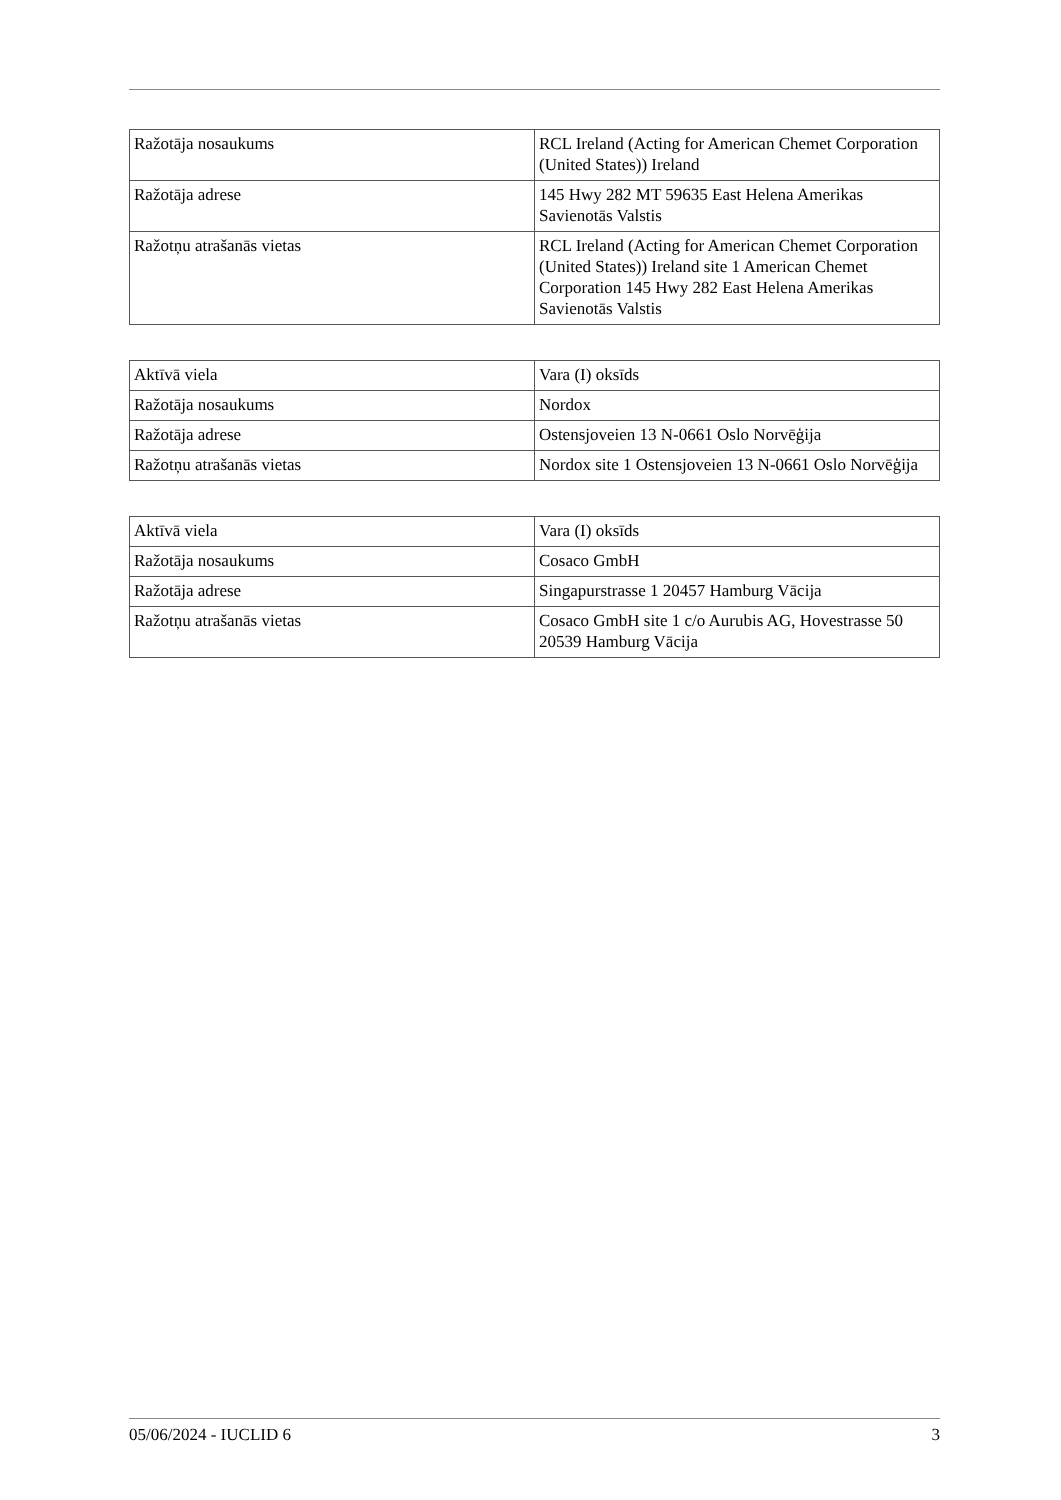| Ražotāja nosaukums | RCL Ireland (Acting for American Chemet Corporation (United States)) Ireland |
| Ražotāja adrese | 145 Hwy 282 MT 59635 East Helena Amerikas Savienotās Valstis |
| Ražotņu atrašanās vietas | RCL Ireland (Acting for American Chemet Corporation (United States)) Ireland site 1 American Chemet Corporation 145 Hwy 282 East Helena Amerikas Savienotās Valstis |
| Aktīvā viela | Vara (I) oksīds |
| Ražotāja nosaukums | Nordox |
| Ražotāja adrese | Ostensjoveien 13 N-0661 Oslo Norvēģija |
| Ražotņu atrašanās vietas | Nordox site 1 Ostensjoveien 13 N-0661 Oslo Norvēģija |
| Aktīvā viela | Vara (I) oksīds |
| Ražotāja nosaukums | Cosaco GmbH |
| Ražotāja adrese | Singapurstrasse 1 20457 Hamburg Vācija |
| Ražotņu atrašanās vietas | Cosaco GmbH site 1 c/o Aurubis AG, Hovestrasse 50 20539 Hamburg Vācija |
05/06/2024 - IUCLID 6 3